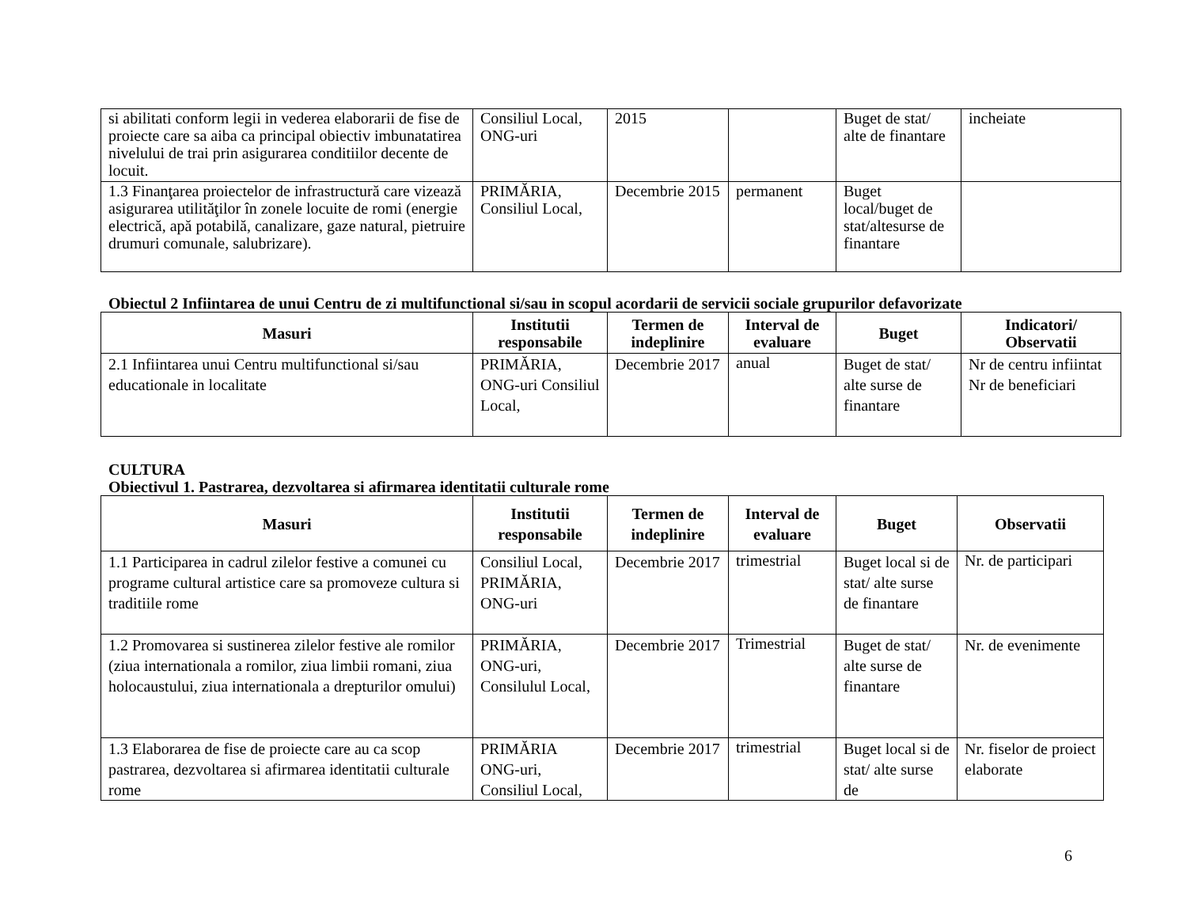| si abilitati conform legii in vederea elaborarii de fise de proiecte care sa aiba ca principal obiectiv imbunatatirea nivelului de trai prin asigurarea conditiilor decente de locuit. | Consiliul Local, ONG-uri | 2015 | | Buget de stat/ alte de finantare | incheiate |
| 1.3 Finanţarea proiectelor de infrastructură care vizează asigurarea utilităţilor în zonele locuite de romi (energie electrică, apă potabilă, canalizare, gaze natural, pietruire drumuri comunale, salubrizare). | PRIMĂRIA, Consiliul Local, | Decembrie 2015 | permanent | Buget local/buget de stat/altesurse de finantare | |
Obiectul 2 Infiintarea de unui Centru de zi multifunctional si/sau in scopul acordarii de servicii sociale grupurilor defavorizate
| Masuri | Institutii responsabile | Termen de indeplinire | Interval de evaluare | Buget | Indicatori/ Observatii |
| --- | --- | --- | --- | --- | --- |
| 2.1 Infiintarea unui Centru multifunctional si/sau educationale in localitate | PRIMĂRIA, ONG-uri Consiliul Local, | Decembrie 2017 | anual | Buget de stat/ alte surse de finantare | Nr de centru infiintat Nr de beneficiari |
CULTURA
Obiectivul 1. Pastrarea, dezvoltarea si afirmarea identitatii culturale rome
| Masuri | Institutii responsabile | Termen de indeplinire | Interval de evaluare | Buget | Observatii |
| --- | --- | --- | --- | --- | --- |
| 1.1 Participarea in cadrul zilelor festive a comunei cu programe cultural artistice care sa promoveze cultura si traditiile rome | Consiliul Local, PRIMĂRIA, ONG-uri | Decembrie 2017 | trimestrial | Buget local si de stat/ alte surse de finantare | Nr. de participari |
| 1.2 Promovarea si sustinerea zilelor festive ale romilor (ziua internationala a romilor, ziua limbii romani, ziua holocaustului, ziua internationala a drepturilor omului) | PRIMĂRIA, ONG-uri, Consilulul Local, | Decembrie 2017 | Trimestrial | Buget de stat/ alte surse de finantare | Nr. de evenimente |
| 1.3 Elaborarea de fise de proiecte care au ca scop pastrarea, dezvoltarea si afirmarea identitatii culturale rome | PRIMĂRIA ONG-uri, Consiliul Local, | Decembrie 2017 | trimestrial | Buget local si de stat/ alte surse de | Nr. fiselor de proiect elaborate |
6